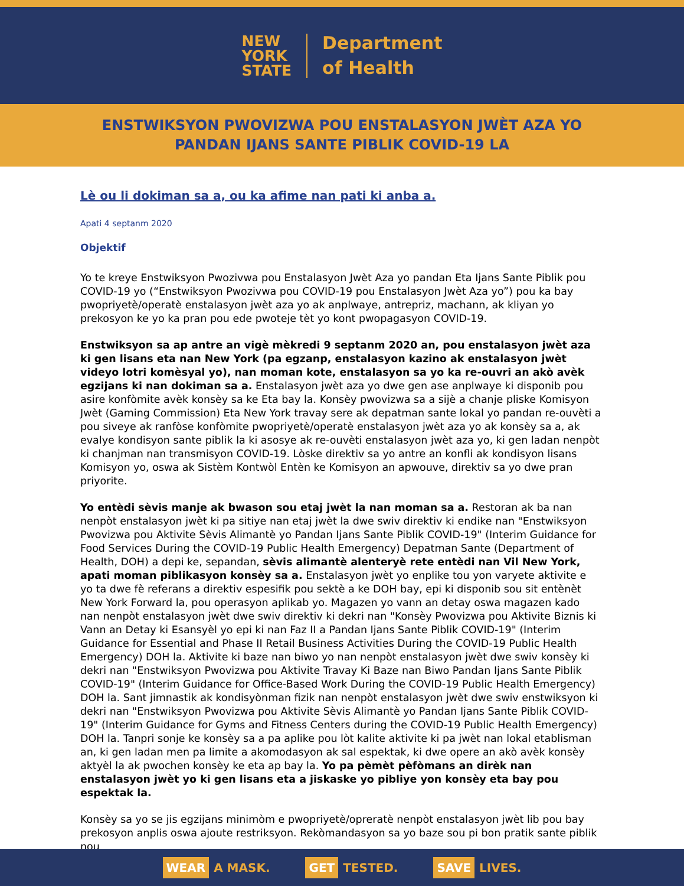NEW
YORK
STATE
Department
of Health
ENSTWIKSYON PWOVIZWA POU ENSTALASYON JWÈT AZA YO
PANDAN IJANS SANTE PIBLIK COVID-19 LA
Lè ou li dokiman sa a, ou ka afime nan pati ki anba a.
Apati 4 septanm 2020
Objektif
Yo te kreye Enstwiksyon Pwozivwa pou Enstalasyon Jwèt Aza yo pandan Eta Ijans Sante Piblik pou COVID-19 yo (“Enstwiksyon Pwozivwa pou COVID-19 pou Enstalasyon Jwèt Aza yo”) pou ka bay pwopriyetè/operatè enstalasyon jwèt aza yo ak anplwaye, antrepriz, machann, ak kliyan yo prekosyon ke yo ka pran pou ede pwoteje tèt yo kont pwopagasyon COVID-19.
Enstwiksyon sa ap antre an vigè mèkredi 9 septanm 2020 an, pou enstalasyon jwèt aza ki gen lisans eta nan New York (pa egzanp, enstalasyon kazino ak enstalasyon jwèt videyo lotri komèsyal yo), nan moman kote, enstalasyon sa yo ka re-ouvri an akò avèk egzijans ki nan dokiman sa a. Enstalasyon jwèt aza yo dwe gen ase anplwaye ki disponib pou asire konfòmite avèk konsèy sa ke Eta bay la. Konsèy pwovizwa sa a sijè a chanje pliske Komisyon Jwèt (Gaming Commission) Eta New York travay sere ak depatman sante lokal yo pandan re-ouvèti a pou siveye ak ranfòse konfòmite pwopriyetè/operatè enstalasyon jwèt aza yo ak konsèy sa a, ak evalye kondisyon sante piblik la ki asosye ak re-ouvèti enstalasyon jwèt aza yo, ki gen ladan nenpòt ki chanjman nan transmisyon COVID-19. Lòske direktiv sa yo antre an konfli ak kondisyon lisans Komisyon yo, oswa ak Sistèm Kontwòl Entèn ke Komisyon an apwouve, direktiv sa yo dwe pran priyorite.
Yo entèdi sèvis manje ak bwason sou etaj jwèt la nan moman sa a. Restoran ak ba nan nenpòt enstalasyon jwèt ki pa sitiye nan etaj jwèt la dwe swiv direktiv ki endike nan "Enstwiksyon Pwovizwa pou Aktivite Sèvis Alimantè yo Pandan Ijans Sante Piblik COVID-19" (Interim Guidance for Food Services During the COVID-19 Public Health Emergency) Depatman Sante (Department of Health, DOH) a depi ke, sepandan, sèvis alimantè alenteryè rete entèdi nan Vil New York, apati moman piblikasyon konsèy sa a. Enstalasyon jwèt yo enplike tou yon varyete aktivite e yo ta dwe fè referans a direktiv espesifik pou sektè a ke DOH bay, epi ki disponib sou sit entènèt New York Forward la, pou operasyon aplikab yo. Magazen yo vann an detay oswa magazen kado nan nenpòt enstalasyon jwèt dwe swiv direktiv ki dekri nan "Konsèy Pwovizwa pou Aktivite Biznis ki Vann an Detay ki Esansyèl yo epi ki nan Faz II a Pandan Ijans Sante Piblik COVID-19" (Interim Guidance for Essential and Phase II Retail Business Activities During the COVID-19 Public Health Emergency) DOH la. Aktivite ki baze nan biwo yo nan nenpòt enstalasyon jwèt dwe swiv konsèy ki dekri nan "Enstwiksyon Pwovizwa pou Aktivite Travay Ki Baze nan Biwo Pandan Ijans Sante Piblik COVID-19" (Interim Guidance for Office-Based Work During the COVID-19 Public Health Emergency) DOH la. Sant jimnastik ak kondisyònman fizik nan nenpòt enstalasyon jwèt dwe swiv enstwiksyon ki dekri nan "Enstwiksyon Pwovizwa pou Aktivite Sèvis Alimantè yo Pandan Ijans Sante Piblik COVID-19" (Interim Guidance for Gyms and Fitness Centers during the COVID-19 Public Health Emergency) DOH la. Tanpri sonje ke konsèy sa a pa aplike pou lòt kalite aktivite ki pa jwèt nan lokal etablisman an, ki gen ladan men pa limite a akomodasyon ak sal espektak, ki dwe opere an akò avèk konsèy aktyèl la ak pwochen konsèy ke eta ap bay la. Yo pa pèmèt pèfòmans an dirèk nan enstalasyon jwèt yo ki gen lisans eta a jiskaske yo pibliye yon konsèy eta bay pou espektak la.
Konsèy sa yo se jis egzijans minimòm e pwopriyetè/opreratè nenpòt enstalasyon jwèt lib pou bay prekosyon anplis oswa ajoute restriksyon. Rekòmandasyon sa yo baze sou pi bon pratik sante piblik nou
WEAR A MASK. GET TESTED. SAVE LIVES.